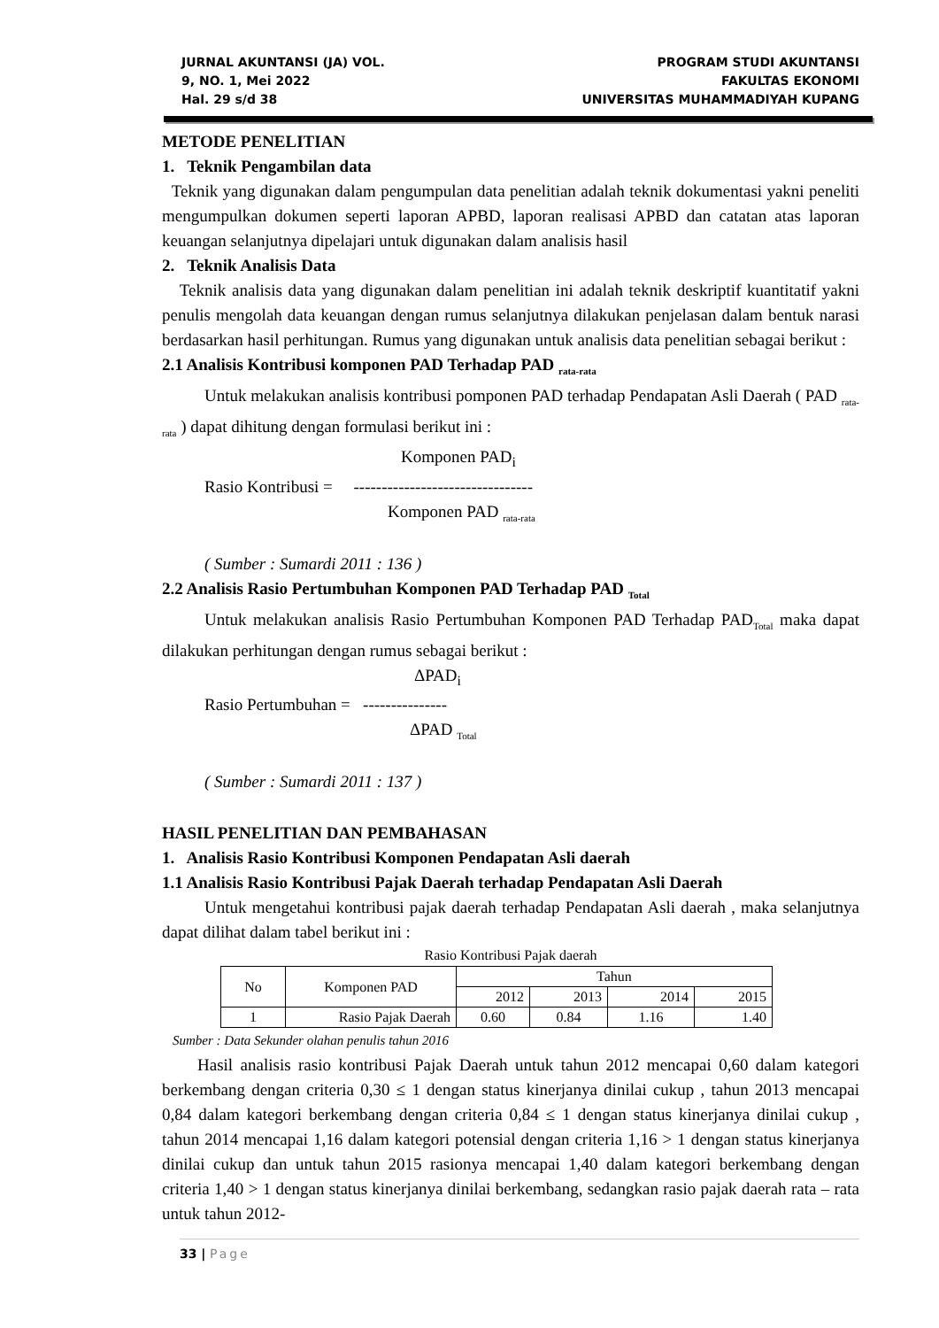JURNAL AKUNTANSI (JA) VOL.
9, NO. 1, Mei 2022
Hal. 29 s/d 38
PROGRAM STUDI AKUNTANSI
FAKULTAS EKONOMI
UNIVERSITAS MUHAMMADIYAH KUPANG
METODE PENELITIAN
1. Teknik Pengambilan data
Teknik yang digunakan dalam pengumpulan data penelitian adalah teknik dokumentasi yakni peneliti mengumpulkan dokumen seperti laporan APBD, laporan realisasi APBD dan catatan atas laporan keuangan selanjutnya dipelajari untuk digunakan dalam analisis hasil
2. Teknik Analisis Data
Teknik analisis data yang digunakan dalam penelitian ini adalah teknik deskriptif kuantitatif yakni penulis mengolah data keuangan dengan rumus selanjutnya dilakukan penjelasan dalam bentuk narasi berdasarkan hasil perhitungan. Rumus yang digunakan untuk analisis data penelitian sebagai berikut :
2.1 Analisis Kontribusi komponen PAD Terhadap PAD <sub>rata-rata</sub>
Untuk melakukan analisis kontribusi pomponen PAD terhadap Pendapatan Asli Daerah ( PAD <sub>rata-rata</sub> ) dapat dihitung dengan formulasi berikut ini :
Komponen PAD<sub>i</sub>
Rasio Kontribusi = --------------------------------
Komponen PAD <sub>rata-rata</sub>
( Sumber : Sumardi 2011 : 136 )
2.2 Analisis Rasio Pertumbuhan Komponen PAD Terhadap PAD <sub>Total</sub>
Untuk melakukan analisis Rasio Pertumbuhan Komponen PAD Terhadap PAD<sub>Total</sub> maka dapat dilakukan perhitungan dengan rumus sebagai berikut :
ΔPAD<sub>i</sub>
Rasio Pertumbuhan = ---------------
ΔPAD <sub>Total</sub>
( Sumber : Sumardi 2011 : 137 )
HASIL PENELITIAN DAN PEMBAHASAN
1. Analisis Rasio Kontribusi Komponen Pendapatan Asli daerah
1.1 Analisis Rasio Kontribusi Pajak Daerah terhadap Pendapatan Asli Daerah
Untuk mengetahui kontribusi pajak daerah terhadap Pendapatan Asli daerah , maka selanjutnya dapat dilihat dalam tabel berikut ini :
Rasio Kontribusi Pajak daerah
| No | Komponen PAD | Tahun | | | |
| | | 2012 | 2013 | 2014 | 2015 |
| 1 | Rasio Pajak Daerah | 0.60 | 0.84 | 1.16 | 1.40 |
Sumber : Data Sekunder olahan penulis tahun 2016
Hasil analisis rasio kontribusi Pajak Daerah untuk tahun 2012 mencapai 0,60 dalam kategori berkembang dengan criteria 0,30 ≤ 1 dengan status kinerjanya dinilai cukup , tahun 2013 mencapai 0,84 dalam kategori berkembang dengan criteria 0,84 ≤ 1 dengan status kinerjanya dinilai cukup , tahun 2014 mencapai 1,16 dalam kategori potensial dengan criteria 1,16 > 1 dengan status kinerjanya dinilai cukup dan untuk tahun 2015 rasionya mencapai 1,40 dalam kategori berkembang dengan criteria 1,40 > 1 dengan status kinerjanya dinilai berkembang, sedangkan rasio pajak daerah rata – rata untuk tahun 2012-
33 | Page